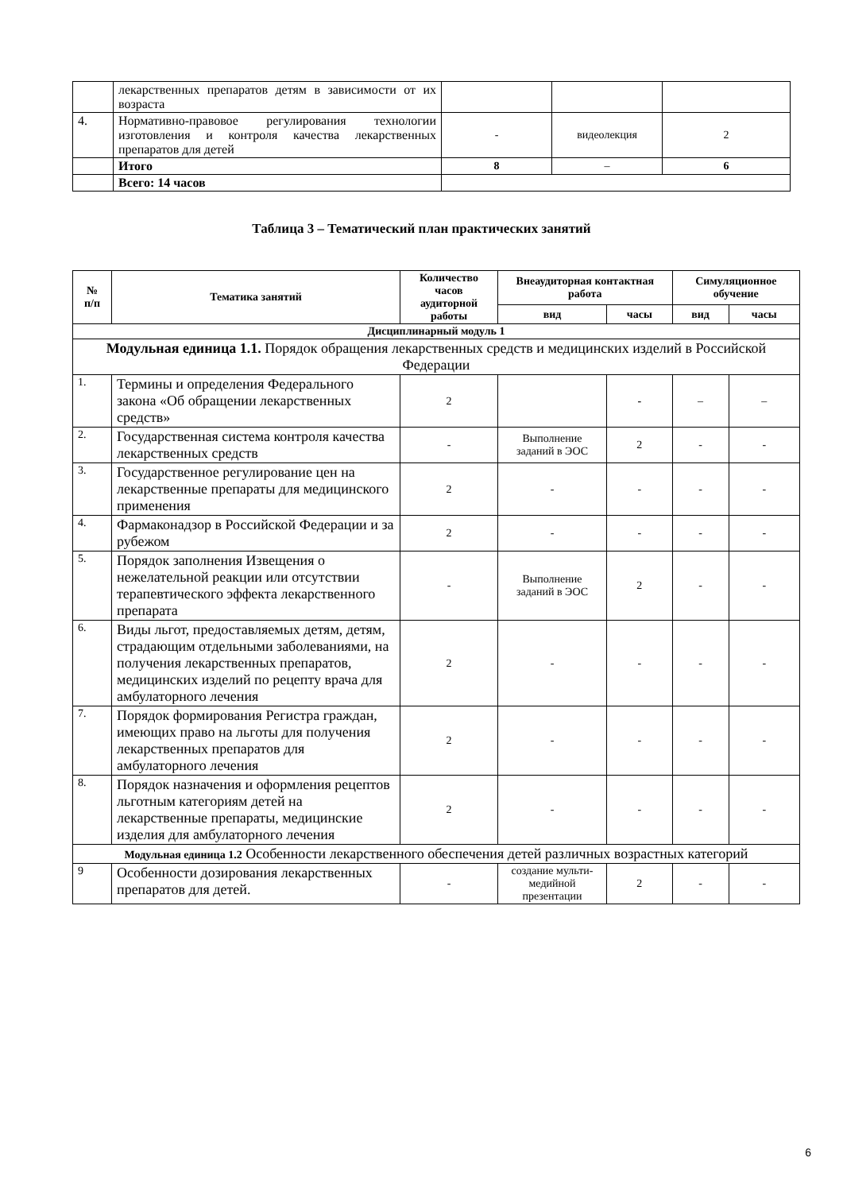| | лекарственных препаратов детям в зависимости от их возраста | | | |
| 4. | Нормативно-правовое регулирования технологии изготовления и контроля качества лекарственных препаратов для детей | - | видеолекция | 2 |
| | Итого | 8 | – | 6 |
| | Всего: 14 часов | | | |
Таблица 3 – Тематический план практических занятий
| № п/п | Тематика занятий | Количество часов аудиторной работы | Внеаудиторная контактная работа | | Симуляционное обучение | |
| --- | --- | --- | --- | --- | --- | --- |
| | | | вид | часы | вид | часы |
| Дисциплинарный модуль 1 | | | | | | |
| Модульная единица 1.1. Порядок обращения лекарственных средств и медицинских изделий в Российской Федерации | | | | | | |
| 1. | Термины и определения Федерального закона «Об обращении лекарственных средств» | 2 | | - | – | – |
| 2. | Государственная система контроля качества лекарственных средств | - | Выполнение заданий в ЭОС | 2 | - | - |
| 3. | Государственное регулирование цен на лекарственные препараты для медицинского применения | 2 | - | - | - | - |
| 4. | Фармаконадзор в Российской Федерации и за рубежом | 2 | - | - | - | - |
| 5. | Порядок заполнения Извещения о нежелательной реакции или отсутствии терапевтического эффекта лекарственного препарата | - | Выполнение заданий в ЭОС | 2 | - | - |
| 6. | Виды льгот, предоставляемых детям, детям, страдающим отдельными заболеваниями, на получения лекарственных препаратов, медицинских изделий по рецепту врача для амбулаторного лечения | 2 | - | - | - | - |
| 7. | Порядок формирования Регистра граждан, имеющих право на льготы для получения лекарственных препаратов для амбулаторного лечения | 2 | - | - | - | - |
| 8. | Порядок назначения и оформления рецептов льготным категориям детей на лекарственные препараты, медицинские изделия для амбулаторного лечения | 2 | - | - | - | - |
| Модульная единица 1.2 Особенности лекарственного обеспечения детей различных возрастных категорий | | | | | | |
| 9 | Особенности дозирования лекарственных препаратов для детей. | - | создание мульти-медийной презентации | 2 | - | - |
6